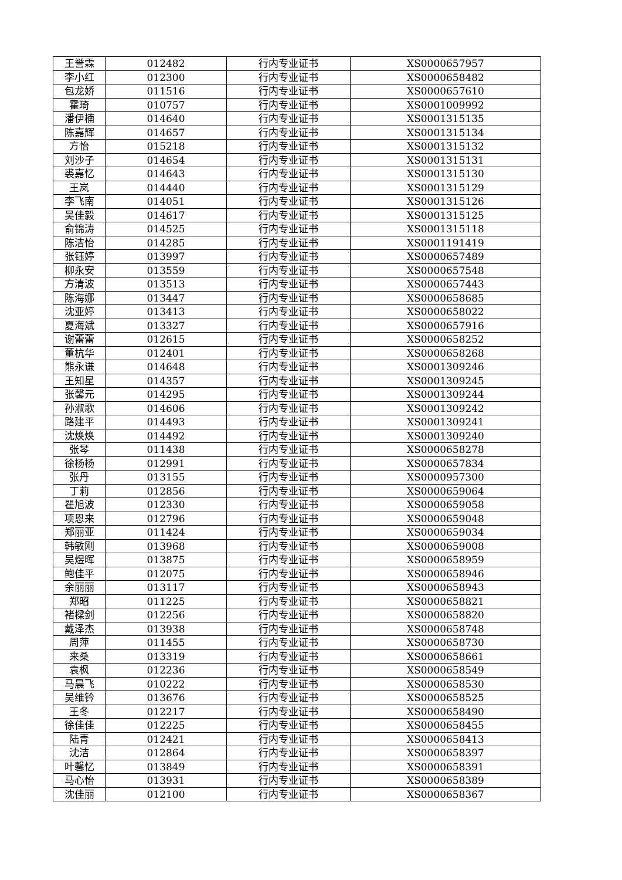| 王誉霖 | 012482 | 行内专业证书 | XS0000657957 |
| 李小红 | 012300 | 行内专业证书 | XS0000658482 |
| 包龙娇 | 011516 | 行内专业证书 | XS0000657610 |
| 霍琦 | 010757 | 行内专业证书 | XS0001009992 |
| 潘伊楠 | 014640 | 行内专业证书 | XS0001315135 |
| 陈嘉辉 | 014657 | 行内专业证书 | XS0001315134 |
| 方怡 | 015218 | 行内专业证书 | XS0001315132 |
| 刘沙子 | 014654 | 行内专业证书 | XS0001315131 |
| 裘嘉忆 | 014643 | 行内专业证书 | XS0001315130 |
| 王岚 | 014440 | 行内专业证书 | XS0001315129 |
| 李飞南 | 014051 | 行内专业证书 | XS0001315126 |
| 吴佳毅 | 014617 | 行内专业证书 | XS0001315125 |
| 俞锦涛 | 014525 | 行内专业证书 | XS0001315118 |
| 陈洁怡 | 014285 | 行内专业证书 | XS0001191419 |
| 张钰婷 | 013997 | 行内专业证书 | XS0000657489 |
| 柳永安 | 013559 | 行内专业证书 | XS0000657548 |
| 方清波 | 013513 | 行内专业证书 | XS0000657443 |
| 陈海娜 | 013447 | 行内专业证书 | XS0000658685 |
| 沈亚婷 | 013413 | 行内专业证书 | XS0000658022 |
| 夏海斌 | 013327 | 行内专业证书 | XS0000657916 |
| 谢蕾蕾 | 012615 | 行内专业证书 | XS0000658252 |
| 董杭华 | 012401 | 行内专业证书 | XS0000658268 |
| 熊永谦 | 014648 | 行内专业证书 | XS0001309246 |
| 王知星 | 014357 | 行内专业证书 | XS0001309245 |
| 张馨元 | 014295 | 行内专业证书 | XS0001309244 |
| 孙淑歌 | 014606 | 行内专业证书 | XS0001309242 |
| 路建平 | 014493 | 行内专业证书 | XS0001309241 |
| 沈焕焕 | 014492 | 行内专业证书 | XS0001309240 |
| 张琴 | 011438 | 行内专业证书 | XS0000658278 |
| 徐杨杨 | 012991 | 行内专业证书 | XS0000657834 |
| 张丹 | 013155 | 行内专业证书 | XS0000957300 |
| 丁莉 | 012856 | 行内专业证书 | XS0000659064 |
| 瞿旭波 | 012330 | 行内专业证书 | XS0000659058 |
| 项恩来 | 012796 | 行内专业证书 | XS0000659048 |
| 郑丽亚 | 011424 | 行内专业证书 | XS0000659034 |
| 韩敏刚 | 013968 | 行内专业证书 | XS0000659008 |
| 吴煜晖 | 013875 | 行内专业证书 | XS0000658959 |
| 鲍佳平 | 012075 | 行内专业证书 | XS0000658946 |
| 余丽丽 | 013117 | 行内专业证书 | XS0000658943 |
| 郑昭 | 011225 | 行内专业证书 | XS0000658821 |
| 褚樑剑 | 012256 | 行内专业证书 | XS0000658820 |
| 戴泽杰 | 013938 | 行内专业证书 | XS0000658748 |
| 周萍 | 011455 | 行内专业证书 | XS0000658730 |
| 来桑 | 013319 | 行内专业证书 | XS0000658661 |
| 袁枫 | 012236 | 行内专业证书 | XS0000658549 |
| 马晨飞 | 010222 | 行内专业证书 | XS0000658530 |
| 吴维钤 | 013676 | 行内专业证书 | XS0000658525 |
| 王冬 | 012217 | 行内专业证书 | XS0000658490 |
| 徐佳佳 | 012225 | 行内专业证书 | XS0000658455 |
| 陆青 | 012421 | 行内专业证书 | XS0000658413 |
| 沈洁 | 012864 | 行内专业证书 | XS0000658397 |
| 叶馨忆 | 013849 | 行内专业证书 | XS0000658391 |
| 马心怡 | 013931 | 行内专业证书 | XS0000658389 |
| 沈佳丽 | 012100 | 行内专业证书 | XS0000658367 |